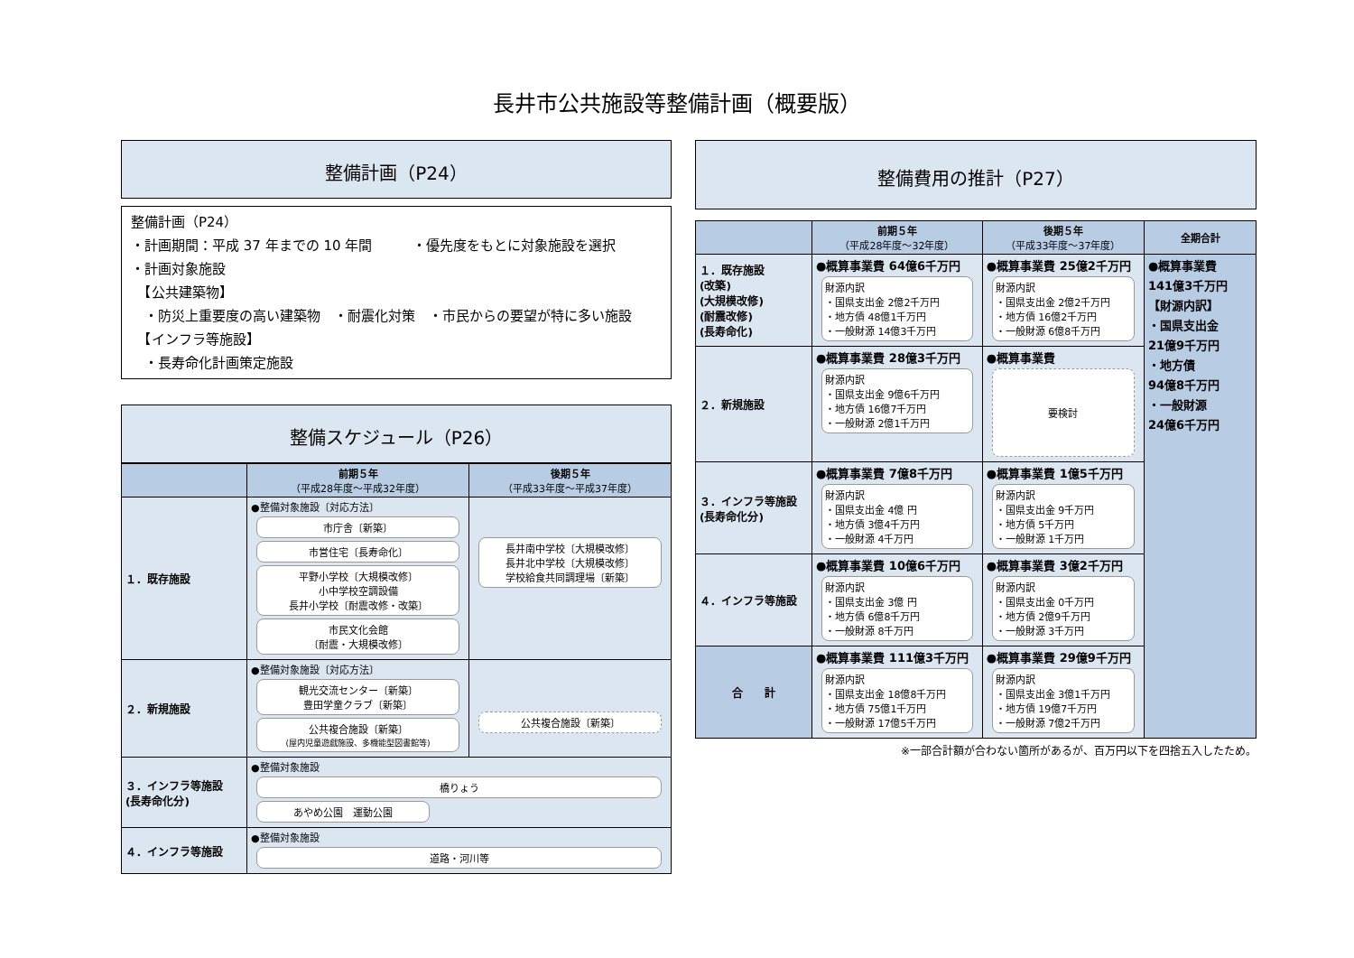長井市公共施設等整備計画（概要版）
整備計画（P24）
整備計画（P24）
・計画期間：平成 37 年までの 10 年間　　　・優先度をもとに対象施設を選択
・計画対象施設
　【公共建築物】
　・防災上重要度の高い建築物　・耐震化対策　・市民からの要望が特に多い施設
　【インフラ等施設】
　・長寿命化計画策定施設
整備スケジュール（P26）
| | 前期５年 （平成28年度～平成32年度） | 後期５年 （平成33年度～平成37年度） |
| --- | --- | --- |
| １．既存施設 | ●整備対象施設〔対応方法〕 市庁舎〔新築〕 市営住宅〔長寿命化〕 平野小学校〔大規模改修〕 小中学校空調設備 長井小学校〔耐震改修・改築〕 市民文化会館 〔耐震・大規模改修〕 | 長井南中学校〔大規模改修〕 長井北中学校〔大規模改修〕 学校給食共同調理場〔新築〕 |
| ２．新規施設 | ●整備対象施設〔対応方法〕 観光交流センター〔新築〕 豊田学童クラブ〔新築〕 公共複合施設〔新築〕 (屋内児童遊戯施設、多機能型図書館等) | 公共複合施設〔新築〕 |
| ３．インフラ等施設 (長寿命化分) | ●整備対象施設 橋りょう あやめ公園 運動公園 | |
| ４．インフラ等施設 | ●整備対象施設 道路・河川等 | |
整備費用の推計（P27）
| | 前期５年 （平成28年度～32年度） | 後期５年 （平成33年度～37年度） | 全期合計 |
| --- | --- | --- | --- |
| １．既存施設 (改築) (大規模改修) (耐震改修) (長寿命化) | ●概算事業費 64億6千万円 財源内訳 ・国県支出金 2億2千万円 ・地方債 48億1千万円 ・一般財源 14億3千万円 | ●概算事業費 25億2千万円 財源内訳 ・国県支出金 2億2千万円 ・地方債 16億2千万円 ・一般財源 6億8千万円 | ●概算事業費 141億3千万円 【財源内訳】 ・国県支出金 21億9千万円 ・地方債 94億8千万円 ・一般財源 24億6千万円 |
| ２．新規施設 | ●概算事業費 28億3千万円 財源内訳 ・国県支出金 9億6千万円 ・地方債 16億7千万円 ・一般財源 2億1千万円 | ●概算事業費 要検討 | |
| ３．インフラ等施設 (長寿命化分) | ●概算事業費 7億8千万円 財源内訳 ・国県支出金 4億 円 ・地方債 3億4千万円 ・一般財源 4千万円 | ●概算事業費 1億5千万円 財源内訳 ・国県支出金 9千万円 ・地方債 5千万円 ・一般財源 1千万円 | |
| ４．インフラ等施設 | ●概算事業費 10億6千万円 財源内訳 ・国県支出金 3億 円 ・地方債 6億8千万円 ・一般財源 8千万円 | ●概算事業費 3億2千万円 財源内訳 ・国県支出金 0千万円 ・地方債 2億9千万円 ・一般財源 3千万円 | |
| 合 計 | ●概算事業費 111億3千万円 財源内訳 ・国県支出金 18億8千万円 ・地方債 75億1千万円 ・一般財源 17億5千万円 | ●概算事業費 29億9千万円 財源内訳 ・国県支出金 3億1千万円 ・地方債 19億7千万円 ・一般財源 7億2千万円 | |
※一部合計額が合わない箇所があるが、百万円以下を四捨五入したため。